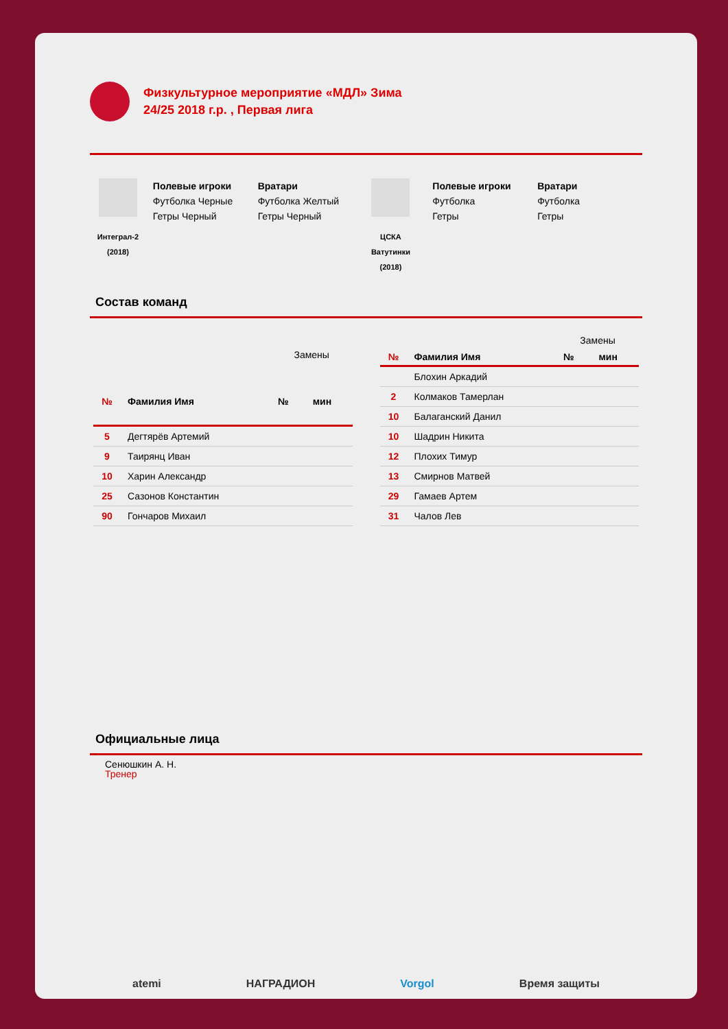Физкультурное мероприятие «МДЛ» Зима
24/25 2018 г.р. , Первая лига
Интеграл-2
(2018)
Полевые игроки
Футболка Черные
Гетры Черный
Вратари
Футболка Желтый
Гетры Черный
ЦСКА
Ватутинки
(2018)
Полевые игроки
Футболка
Гетры
Вратари
Футболка
Гетры
Состав команд
| | | Замены | |
| --- | --- | --- | --- |
| № | Фамилия Имя | № | мин |
| 5 | Дегтярёв Артемий | | |
| 9 | Таирянц Иван | | |
| 10 | Харин Александр | | |
| 25 | Сазонов Константин | | |
| 90 | Гончаров Михаил | | |
| | | Замены | |
| --- | --- | --- | --- |
| № | Фамилия Имя | № | мин |
| | Блохин Аркадий | | |
| 2 | Колмаков Тамерлан | | |
| 10 | Балаганский Данил | | |
| 10 | Шадрин Никита | | |
| 12 | Плохих Тимур | | |
| 13 | Смирнов Матвей | | |
| 29 | Гамаев Артем | | |
| 31 | Чалов Лев | | |
Официальные лица
Сенюшкин А. Н.
Тренер
atemi НАГРАДИОН Vorgol Время защиты